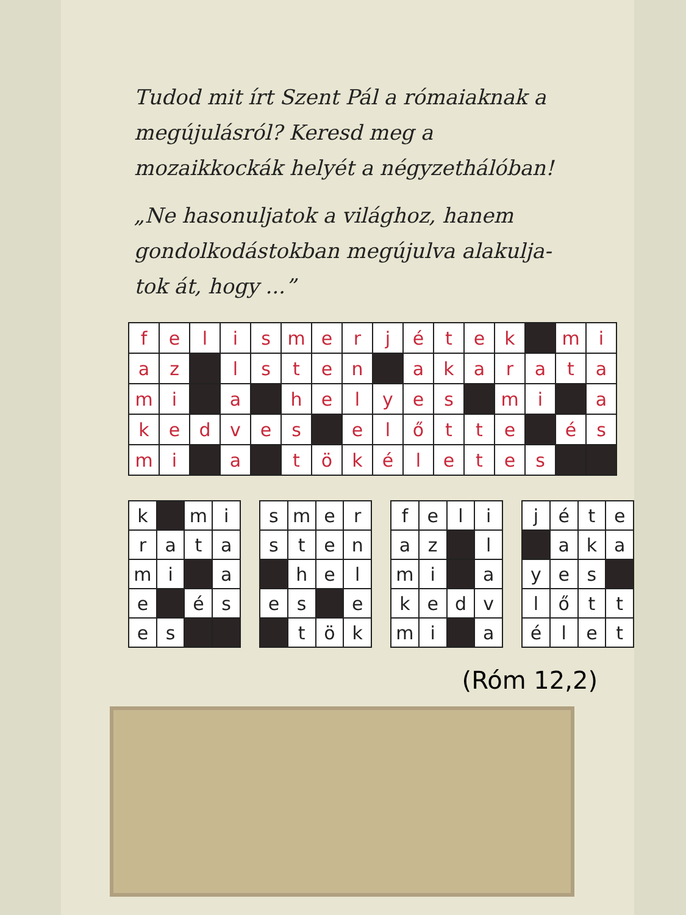Tudod mit írt Szent Pál a rómaiaknak a megújulásról? Keresd meg a mozaikkockák helyét a négyzethálóban!
„Ne hasonuljatok a világhoz, hanem gondolkodástokban megújulva alakulja-tok át, hogy ...”
| f | e | l | i | s | m | e | r | j | é | t | e | k | | m | i |
| a | z | | l | s | t | e | n | | a | k | a | r | a | t | a |
| m | i | | a | | h | e | l | y | e | s | | m | i | | a |
| k | e | d | v | e | s | | e | l | ő | t | t | e | | é | s |
| m | i | | a | | t | ö | k | é | l | e | t | e | s | | |
| k | | m | i |
| r | a | t | a |
| m | i | | a |
| e | | é | s |
| e | s | | |
| s | m | e | r |
| s | t | e | n |
| | h | e | l |
| e | s | | e |
| | t | ö | k |
| f | e | l | i |
| a | z | | l |
| m | i | | a |
| k | e | d | v |
| m | i | | a |
| j | é | t | e |
| | a | k | a |
| y | e | s | |
| l | ő | t | t |
| é | l | e | t |
(Róm 12,2)